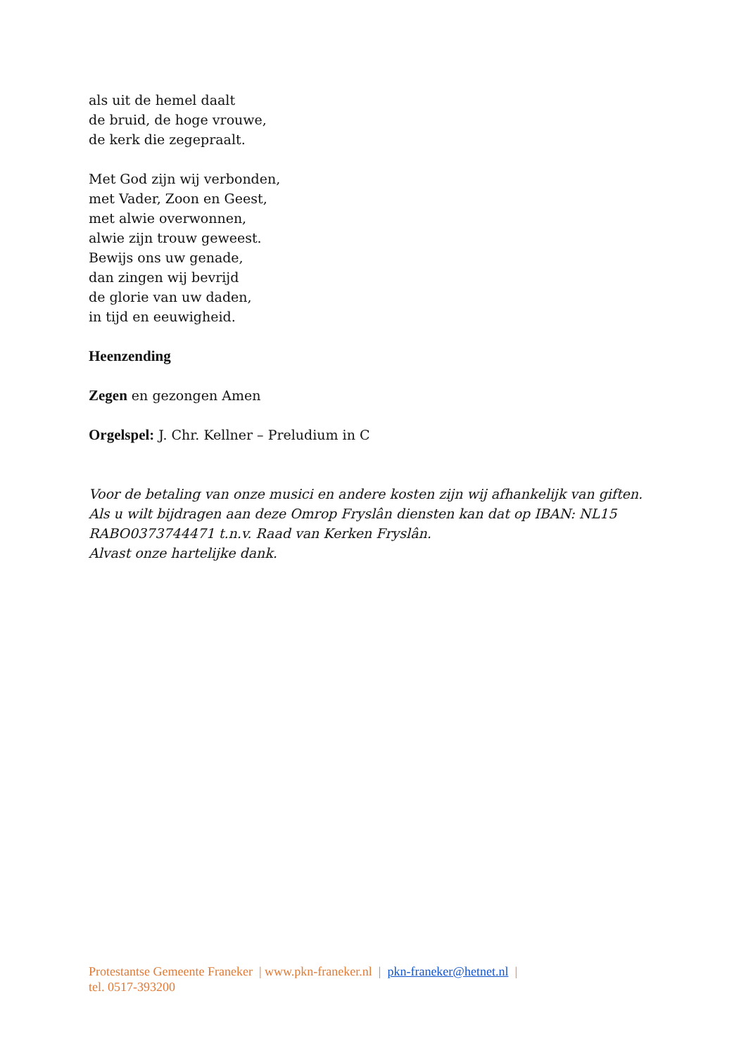als uit de hemel daalt
de bruid, de hoge vrouwe,
de kerk die zegepraalt.
Met God zijn wij verbonden,
met Vader, Zoon en Geest,
met alwie overwonnen,
alwie zijn trouw geweest.
Bewijs ons uw genade,
dan zingen wij bevrijd
de glorie van uw daden,
in tijd en eeuwigheid.
Heenzending
Zegen en gezongen Amen
Orgelspel: J. Chr. Kellner – Preludium in C
Voor de betaling van onze musici en andere kosten zijn wij afhankelijk van giften. Als u wilt bijdragen aan deze Omrop Fryslân diensten kan dat op IBAN: NL15 RABO0373744471 t.n.v. Raad van Kerken Fryslân.
Alvast onze hartelijke dank.
Protestantse Gemeente Franeker | www.pkn-franeker.nl | pkn-franeker@hetnet.nl |
tel. 0517-393200